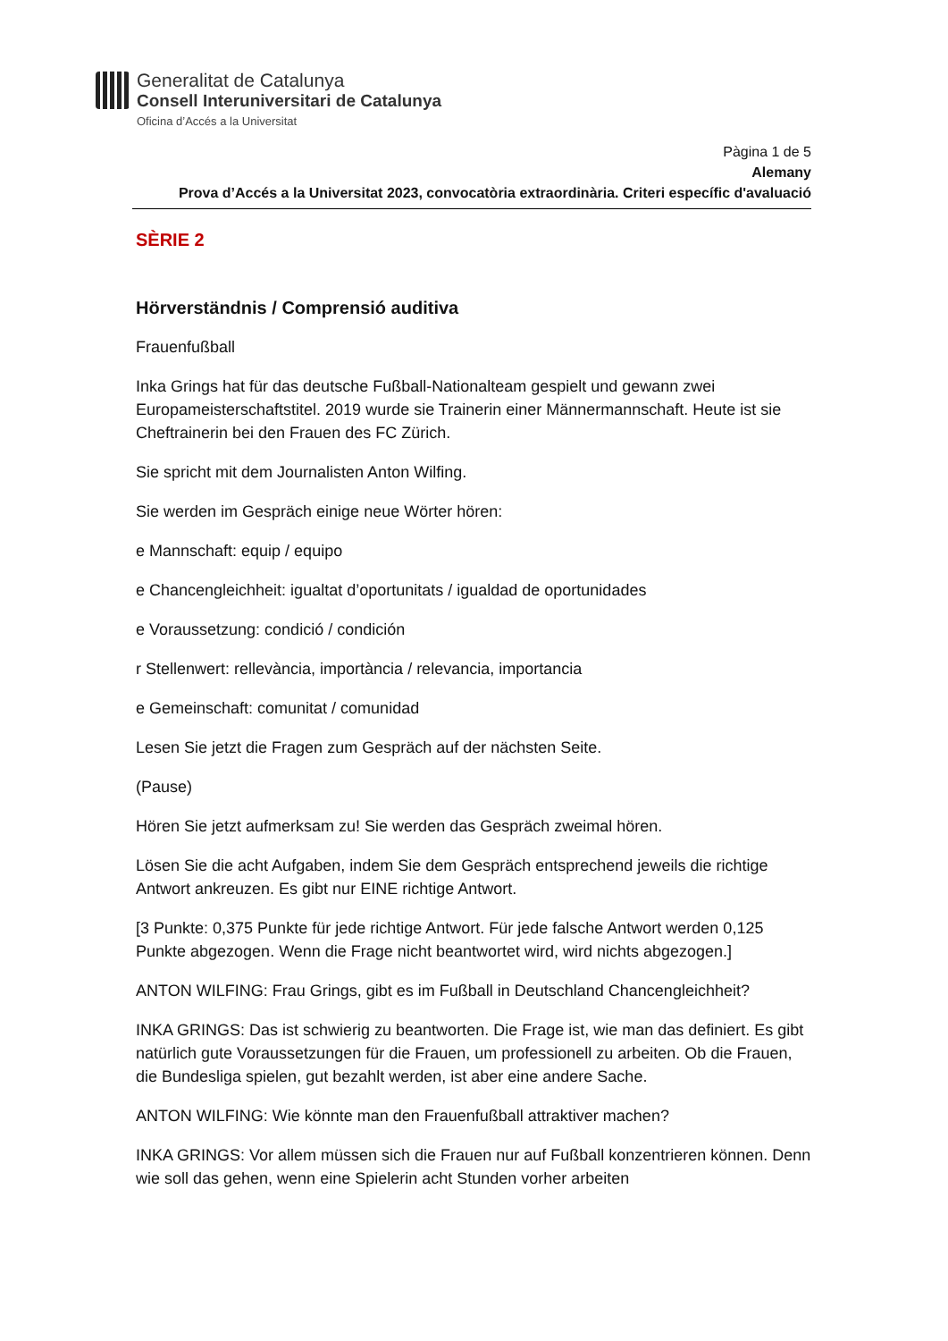Generalitat de Catalunya
Consell Interuniversitari de Catalunya
Oficina d’Accés a la Universitat
Pàgina 1 de 5
Alemany
Prova d’Accés a la Universitat 2023, convocatòria extraordinària. Criteri específic d'avaluació
SÈRIE 2
Hörverständnis / Comprensió auditiva
Frauenfußball
Inka Grings hat für das deutsche Fußball-Nationalteam gespielt und gewann zwei Europameisterschaftstitel. 2019 wurde sie Trainerin einer Männermannschaft. Heute ist sie Cheftrainerin bei den Frauen des FC Zürich.
Sie spricht mit dem Journalisten Anton Wilfing.
Sie werden im Gespräch einige neue Wörter hören:
e Mannschaft: equip / equipo
e Chancengleichheit: igualtat d’oportunitats / igualdad de oportunidades
e Voraussetzung: condició / condición
r Stellenwert: rellevància, importància / relevancia, importancia
e Gemeinschaft: comunitat / comunidad
Lesen Sie jetzt die Fragen zum Gespräch auf der nächsten Seite.
(Pause)
Hören Sie jetzt aufmerksam zu! Sie werden das Gespräch zweimal hören.
Lösen Sie die acht Aufgaben, indem Sie dem Gespräch entsprechend jeweils die richtige Antwort ankreuzen. Es gibt nur EINE richtige Antwort.
[3 Punkte: 0,375 Punkte für jede richtige Antwort. Für jede falsche Antwort werden 0,125 Punkte abgezogen. Wenn die Frage nicht beantwortet wird, wird nichts abgezogen.]
ANTON WILFING: Frau Grings, gibt es im Fußball in Deutschland Chancengleichheit?
INKA GRINGS: Das ist schwierig zu beantworten. Die Frage ist, wie man das definiert. Es gibt natürlich gute Voraussetzungen für die Frauen, um professionell zu arbeiten. Ob die Frauen, die Bundesliga spielen, gut bezahlt werden, ist aber eine andere Sache.
ANTON WILFING: Wie könnte man den Frauenfußball attraktiver machen?
INKA GRINGS: Vor allem müssen sich die Frauen nur auf Fußball konzentrieren können. Denn wie soll das gehen, wenn eine Spielerin acht Stunden vorher arbeiten